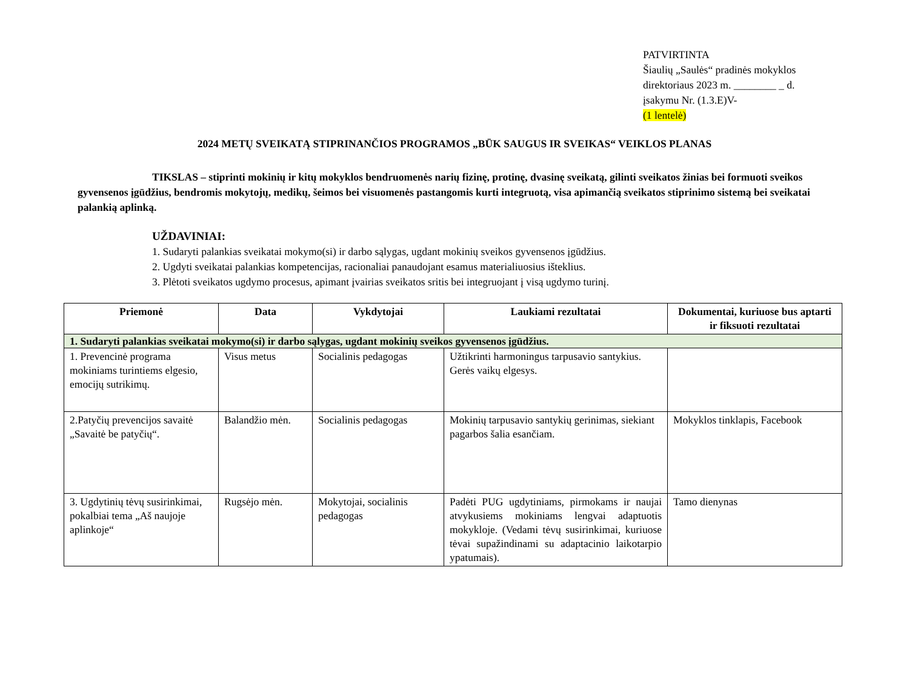PATVIRTINTA
Šiaulių „Saulės“ pradinės mokyklos
direktoriaus 2023 m. ________ _ d.
įsakymu Nr. (1.3.E)V-
(1 lentelė)
2024 METŲ SVEIKATĄ STIPRINANČIOS PROGRAMOS „BŪK SAUGUS IR SVEIKAS“ VEIKLOS PLANAS
TIKSLAS – stiprinti mokinių ir kitų mokyklos bendruomenės narių fizinę, protinę, dvasinę sveikatą, gilinti sveikatos žinias bei formuoti sveikos gyvensenos įgūdžius, bendromis mokytojų, medikų, šeimos bei visuomenės pastangomis kurti integruotą, visa apimančią sveikatos stiprinimo sistemą bei sveikatai palankią aplinką.
UŽDAVINIAI:
1. Sudaryti palankias sveikatai mokymo(si) ir darbo sąlygas, ugdant mokinių sveikos gyvensenos įgūdžius.
2. Ugdyti sveikatai palankias kompetencijas, racionaliai panaudojant esamus materialiuosius išteklius.
3. Plėtoti sveikatos ugdymo procesus, apimant įvairias sveikatos sritis bei integruojant į visą ugdymo turinį.
| Priemonė | Data | Vykdytojai | Laukiami rezultatai | Dokumentai, kuriuose bus aptarti ir fiksuoti rezultatai |
| --- | --- | --- | --- | --- |
| 1. Sudaryti palankias sveikatai mokymo(si) ir darbo sąlygas, ugdant mokinių sveikos gyvensenos įgūdžius. | | | | |
| 1. Prevencinė programa mokiniams turintiems elgesio, emocijų sutrikimų. | Visus metus | Socialinis pedagogas | Užtikrinti harmoningus tarpusavio santykius. Gerės vaikų elgesys. | |
| 2.Patyčių prevencijos savaitė „Savaitė be patyčių“. | Balandžio mėn. | Socialinis pedagogas | Mokinių tarpusavio santykių gerinimas, siekiant pagarbos šalia esančiam. | Mokyklos tinklapis, Facebook |
| 3. Ugdytinių tėvų susirinkimai, pokalbiai tema „Aš naujoje aplinkoje“ | Rugsėjo mėn. | Mokytojai, socialinis pedagogas | Padėti PUG ugdytiniams, pirmokams ir naujai atvykusiems mokiniams lengvai adaptuotis mokykloje. (Vedami tėvų susirinkimai, kuriuose tėvai supažindinami su adaptacinio laikotarpio ypatumais). | Tamo dienynas |